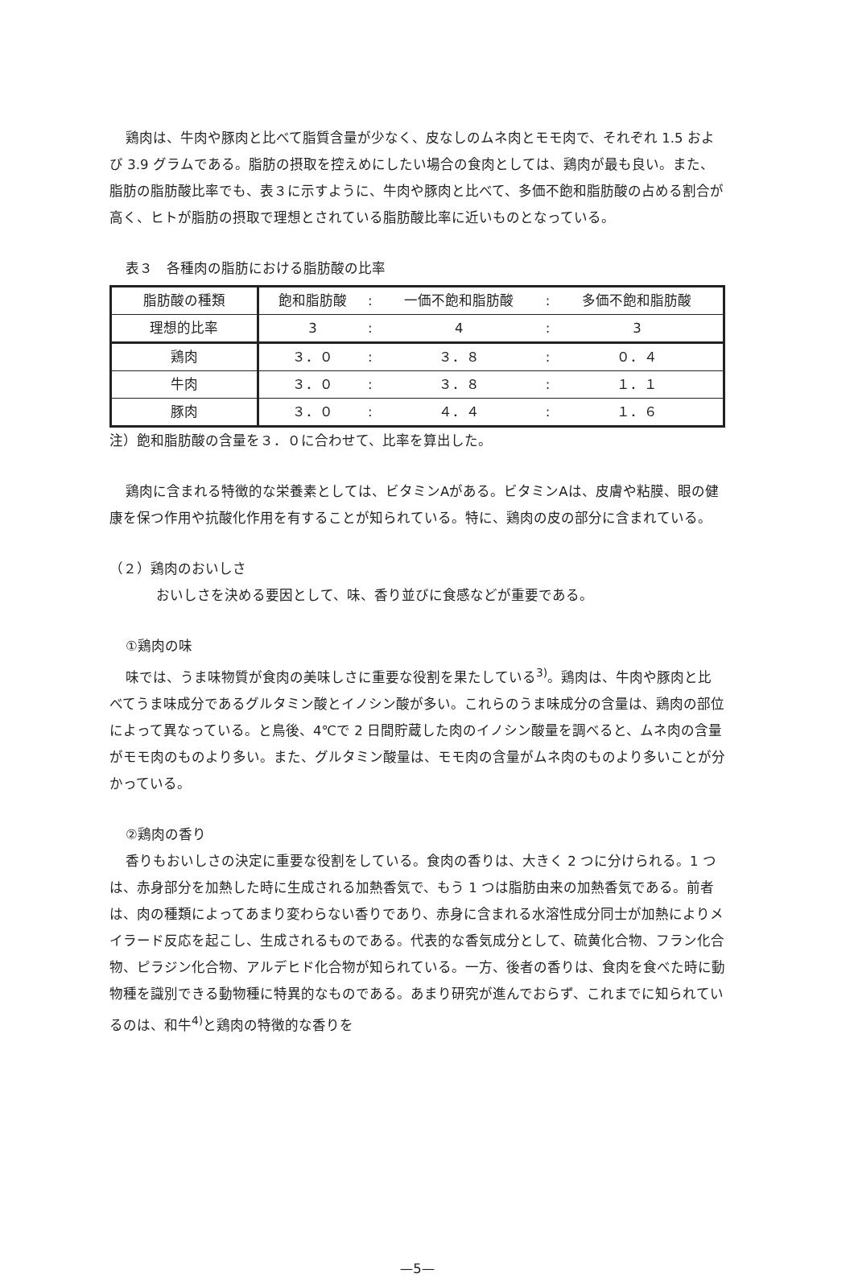鶏肉は、牛肉や豚肉と比べて脂質含量が少なく、皮なしのムネ肉とモモ肉で、それぞれ 1.5 および 3.9 グラムである。脂肪の摂取を控えめにしたい場合の食肉としては、鶏肉が最も良い。また、脂肪の脂肪酸比率でも、表３に示すように、牛肉や豚肉と比べて、多価不飽和脂肪酸の占める割合が高く、ヒトが脂肪の摂取で理想とされている脂肪酸比率に近いものとなっている。
表３　各種肉の脂肪における脂肪酸の比率
| 脂肪酸の種類 | 飽和脂肪酸 | : | 一価不飽和脂肪酸 | : | 多価不飽和脂肪酸 |
| 理想的比率 | 3 | : | 4 | : | 3 |
| 鶏肉 | ３．０ | : | ３．８ | : | ０．４ |
| 牛肉 | ３．０ | : | ３．８ | : | １．１ |
| 豚肉 | ３．０ | : | ４．４ | : | １．６ |
注）飽和脂肪酸の含量を３．０に合わせて、比率を算出した。
鶏肉に含まれる特徴的な栄養素としては、ビタミンAがある。ビタミンAは、皮膚や粘膜、眼の健康を保つ作用や抗酸化作用を有することが知られている。特に、鶏肉の皮の部分に含まれている。
（２）鶏肉のおいしさ
おいしさを決める要因として、味、香り並びに食感などが重要である。
①鶏肉の味
味では、うま味物質が食肉の美味しさに重要な役割を果たしている<sup>3)</sup>。鶏肉は、牛肉や豚肉と比べてうま味成分であるグルタミン酸とイノシン酸が多い。これらのうま味成分の含量は、鶏肉の部位によって異なっている。と鳥後、4℃で 2 日間貯蔵した肉のイノシン酸量を調べると、ムネ肉の含量がモモ肉のものより多い。また、グルタミン酸量は、モモ肉の含量がムネ肉のものより多いことが分かっている。
②鶏肉の香り
香りもおいしさの決定に重要な役割をしている。食肉の香りは、大きく 2 つに分けられる。1 つは、赤身部分を加熱した時に生成される加熱香気で、もう 1 つは脂肪由来の加熱香気である。前者は、肉の種類によってあまり変わらない香りであり、赤身に含まれる水溶性成分同士が加熱によりメイラード反応を起こし、生成されるものである。代表的な香気成分として、硫黄化合物、フラン化合物、ピラジン化合物、アルデヒド化合物が知られている。一方、後者の香りは、食肉を食べた時に動物種を識別できる動物種に特異的なものである。あまり研究が進んでおらず、これまでに知られているのは、和牛<sup>4)</sup>と鶏肉の特徴的な香りを
—5—